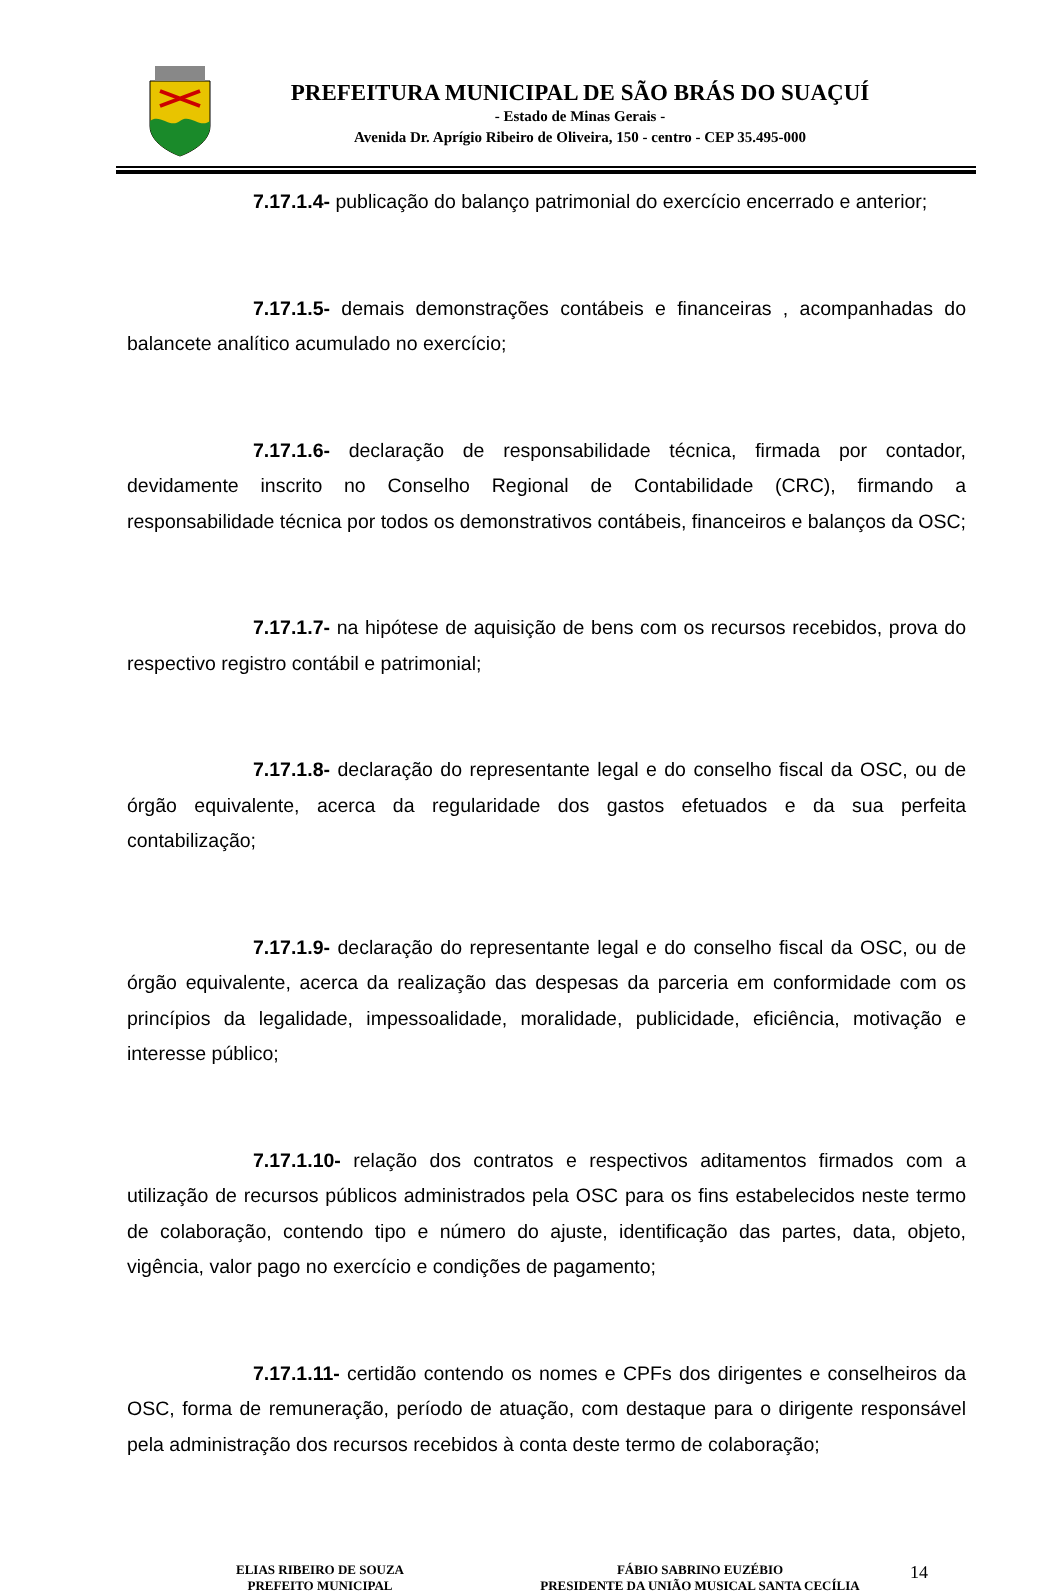PREFEITURA MUNICIPAL DE SÃO BRÁS DO SUAÇUÍ
- Estado de Minas Gerais -
Avenida Dr. Aprígio Ribeiro de Oliveira, 150 - centro - CEP 35.495-000
7.17.1.4- publicação do balanço patrimonial do exercício encerrado e anterior;
7.17.1.5- demais demonstrações contábeis e financeiras , acompanhadas do balancete analítico acumulado no exercício;
7.17.1.6- declaração de responsabilidade técnica, firmada por contador, devidamente inscrito no Conselho Regional de Contabilidade (CRC), firmando a responsabilidade técnica por todos os demonstrativos contábeis, financeiros e balanços da OSC;
7.17.1.7- na hipótese de aquisição de bens com os recursos recebidos, prova do respectivo registro contábil e patrimonial;
7.17.1.8- declaração do representante legal e do conselho fiscal da OSC, ou de órgão equivalente, acerca da regularidade dos gastos efetuados e da sua perfeita contabilização;
7.17.1.9- declaração do representante legal e do conselho fiscal da OSC, ou de órgão equivalente, acerca da realização das despesas da parceria em conformidade com os princípios da legalidade, impessoalidade, moralidade, publicidade, eficiência, motivação e interesse público;
7.17.1.10- relação dos contratos e respectivos aditamentos firmados com a utilização de recursos públicos administrados pela OSC para os fins estabelecidos neste termo de colaboração, contendo tipo e número do ajuste, identificação das partes, data, objeto, vigência, valor pago no exercício e condições de pagamento;
7.17.1.11- certidão contendo os nomes e CPFs dos dirigentes e conselheiros da OSC, forma de remuneração, período de atuação, com destaque para o dirigente responsável pela administração dos recursos recebidos à conta deste termo de colaboração;
ELIAS RIBEIRO DE SOUZA
PREFEITO MUNICIPAL
FÁBIO SABRINO EUZÉBIO
PRESIDENTE DA UNIÃO MUSICAL SANTA CECÍLIA
14